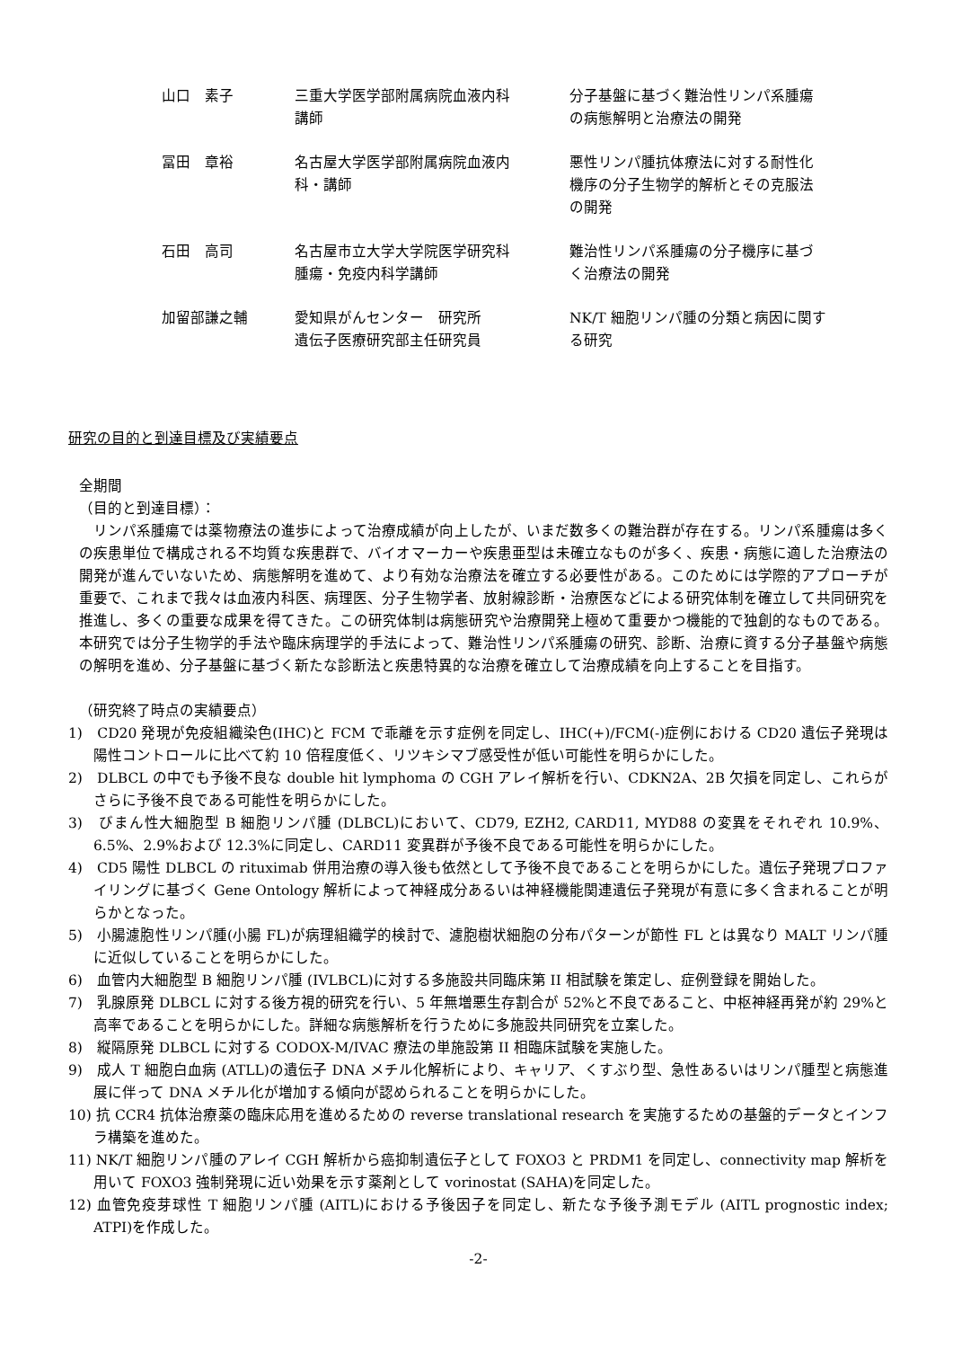| 山口 素子 | 三重大学医学部附属病院血液内科 講師 | 分子基盤に基づく難治性リンパ系腫瘍 の病態解明と治療法の開発 |
| 冨田 章裕 | 名古屋大学医学部附属病院血液内 科・講師 | 悪性リンパ腫抗体療法に対する耐性化 機序の分子生物学的解析とその克服法 の開発 |
| 石田 高司 | 名古屋市立大学大学院医学研究科 腫瘍・免疫内科学講師 | 難治性リンパ系腫瘍の分子機序に基づ く治療法の開発 |
| 加留部謙之輔 | 愛知県がんセンター 研究所 遺伝子医療研究部主任研究員 | NK/T 細胞リンパ腫の分類と病因に関す る研究 |
研究の目的と到達目標及び実績要点
全期間
（目的と到達目標）：
リンパ系腫瘍では薬物療法の進歩によって治療成績が向上したが、いまだ数多くの難治群が存在する。リンパ系腫瘍は多くの疾患単位で構成される不均質な疾患群で、バイオマーカーや疾患亜型は未確立なものが多く、疾患・病態に適した治療法の開発が進んでいないため、病態解明を進めて、より有効な治療法を確立する必要性がある。このためには学際的アプローチが重要で、これまで我々は血液内科医、病理医、分子生物学者、放射線診断・治療医などによる研究体制を確立して共同研究を推進し、多くの重要な成果を得てきた。この研究体制は病態研究や治療開発上極めて重要かつ機能的で独創的なものである。本研究では分子生物学的手法や臨床病理学的手法によって、難治性リンパ系腫瘍の研究、診断、治療に資する分子基盤や病態の解明を進め、分子基盤に基づく新たな診断法と疾患特異的な治療を確立して治療成績を向上することを目指す。
（研究終了時点の実績要点）
1)　CD20 発現が免疫組織染色(IHC)と FCM で乖離を示す症例を同定し、IHC(+)/FCM(-)症例における CD20 遺伝子発現は陽性コントロールに比べて約 10 倍程度低く、リツキシマブ感受性が低い可能性を明らかにした。
2)　DLBCL の中でも予後不良な double hit lymphoma の CGH アレイ解析を行い、CDKN2A、2B 欠損を同定し、これらがさらに予後不良である可能性を明らかにした。
3)　びまん性大細胞型 B 細胞リンパ腫 (DLBCL)において、CD79, EZH2, CARD11, MYD88 の変異をそれぞれ 10.9%、6.5%、2.9%および 12.3%に同定し、CARD11 変異群が予後不良である可能性を明らかにした。
4)　CD5 陽性 DLBCL の rituximab 併用治療の導入後も依然として予後不良であることを明らかにした。遺伝子発現プロファイリングに基づく Gene Ontology 解析によって神経成分あるいは神経機能関連遺伝子発現が有意に多く含まれることが明らかとなった。
5)　小腸濾胞性リンパ腫(小腸 FL)が病理組織学的検討で、濾胞樹状細胞の分布パターンが節性 FL とは異なり MALT リンパ腫に近似していることを明らかにした。
6)　血管内大細胞型 B 細胞リンパ腫 (IVLBCL)に対する多施設共同臨床第 II 相試験を策定し、症例登録を開始した。
7)　乳腺原発 DLBCL に対する後方視的研究を行い、5 年無増悪生存割合が 52%と不良であること、中枢神経再発が約 29%と高率であることを明らかにした。詳細な病態解析を行うために多施設共同研究を立案した。
8)　縦隔原発 DLBCL に対する CODOX-M/IVAC 療法の単施設第 II 相臨床試験を実施した。
9)　成人 T 細胞白血病 (ATLL)の遺伝子 DNA メチル化解析により、キャリア、くすぶり型、急性あるいはリンパ腫型と病態進展に伴って DNA メチル化が増加する傾向が認められることを明らかにした。
10) 抗 CCR4 抗体治療薬の臨床応用を進めるための reverse translational research を実施するための基盤的データとインフラ構築を進めた。
11) NK/T 細胞リンパ腫のアレイ CGH 解析から癌抑制遺伝子として FOXO3 と PRDM1 を同定し、connectivity map 解析を用いて FOXO3 強制発現に近い効果を示す薬剤として vorinostat (SAHA)を同定した。
12) 血管免疫芽球性 T 細胞リンパ腫 (AITL)における予後因子を同定し、新たな予後予測モデル (AITL prognostic index; ATPI)を作成した。
-2-